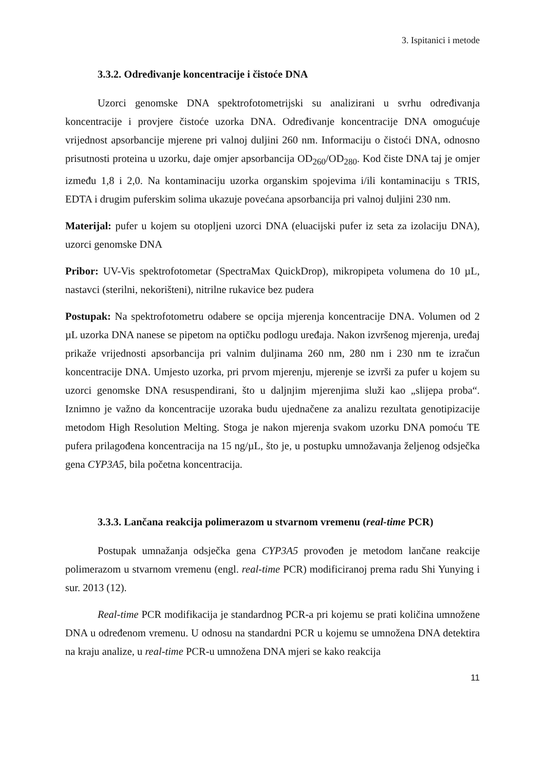3. Ispitanici i metode
3.3.2. Određivanje koncentracije i čistoće DNA
Uzorci genomske DNA spektrofotometrijski su analizirani u svrhu određivanja koncentracije i provjere čistoće uzorka DNA. Određivanje koncentracije DNA omogućuje vrijednost apsorbancije mjerene pri valnoj duljini 260 nm. Informaciju o čistoći DNA, odnosno prisutnosti proteina u uzorku, daje omjer apsorbancija OD<sub>260</sub>/OD<sub>280</sub>. Kod čiste DNA taj je omjer između 1,8 i 2,0. Na kontaminaciju uzorka organskim spojevima i/ili kontaminaciju s TRIS, EDTA i drugim puferskim solima ukazuje povećana apsorbancija pri valnoj duljini 230 nm.
Materijal: pufer u kojem su otopljeni uzorci DNA (eluacijski pufer iz seta za izolaciju DNA), uzorci genomske DNA
Pribor: UV-Vis spektrofotometar (SpectraMax QuickDrop), mikropipeta volumena do 10 µL, nastavci (sterilni, nekorišteni), nitrilne rukavice bez pudera
Postupak: Na spektrofotometru odabere se opcija mjerenja koncentracije DNA. Volumen od 2 µL uzorka DNA nanese se pipetom na optičku podlogu uređaja. Nakon izvršenog mjerenja, uređaj prikaže vrijednosti apsorbancija pri valnim duljinama 260 nm, 280 nm i 230 nm te izračun koncentracije DNA. Umjesto uzorka, pri prvom mjerenju, mjerenje se izvrši za pufer u kojem su uzorci genomske DNA resuspendirani, što u daljnjim mjerenjima služi kao „slijepa proba“. Iznimno je važno da koncentracije uzoraka budu ujednačene za analizu rezultata genotipizacije metodom High Resolution Melting. Stoga je nakon mjerenja svakom uzorku DNA pomoću TE pufera prilagođena koncentracija na 15 ng/µL, što je, u postupku umnožavanja željenog odsječka gena CYP3A5, bila početna koncentracija.
3.3.3. Lančana reakcija polimerazom u stvarnom vremenu (real-time PCR)
Postupak umnažanja odsječka gena CYP3A5 provođen je metodom lančane reakcije polimerazom u stvarnom vremenu (engl. real-time PCR) modificiranoj prema radu Shi Yunying i sur. 2013 (12).
Real-time PCR modifikacija je standardnog PCR-a pri kojemu se prati količina umnožene DNA u određenom vremenu. U odnosu na standardni PCR u kojemu se umnožena DNA detektira na kraju analize, u real-time PCR-u umnožena DNA mjeri se kako reakcija
11